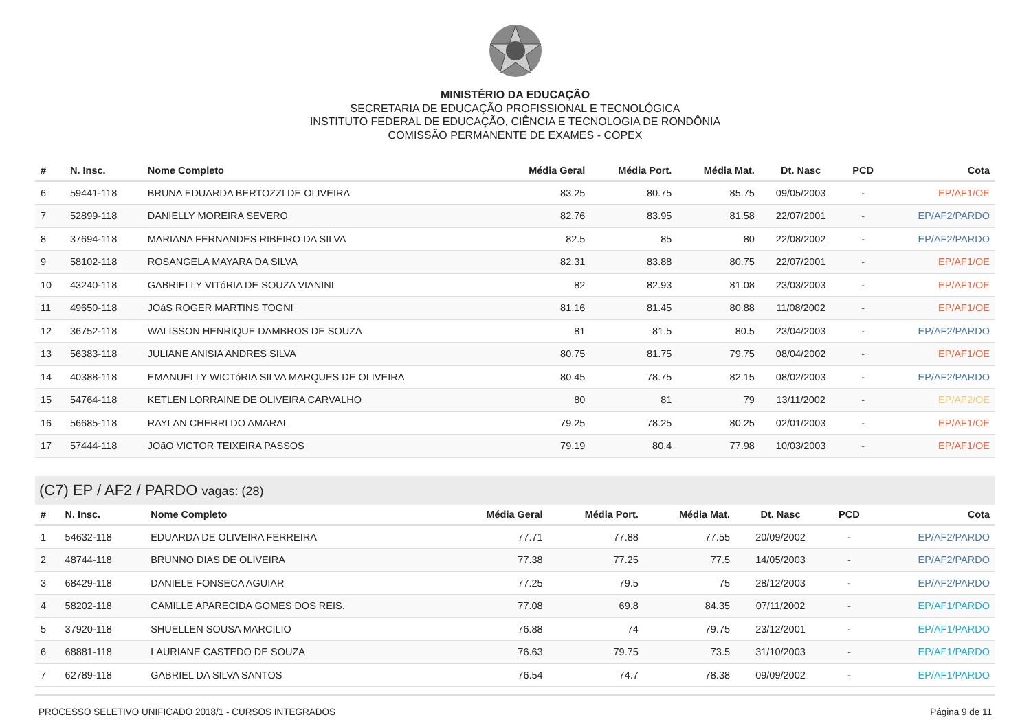MINISTÉRIO DA EDUCAÇÃO
SECRETARIA DE EDUCAÇÃO PROFISSIONAL E TECNOLÓGICA
INSTITUTO FEDERAL DE EDUCAÇÃO, CIÊNCIA E TECNOLOGIA DE RONDÔNIA
COMISSÃO PERMANENTE DE EXAMES - COPEX
| # | N. Insc. | Nome Completo | Média Geral | Média Port. | Média Mat. | Dt. Nasc | PCD | Cota |
| --- | --- | --- | --- | --- | --- | --- | --- | --- |
| 6 | 59441-118 | BRUNA EDUARDA BERTOZZI DE OLIVEIRA | 83.25 | 80.75 | 85.75 | 09/05/2003 | - | EP/AF1/OE |
| 7 | 52899-118 | DANIELLY MOREIRA SEVERO | 82.76 | 83.95 | 81.58 | 22/07/2001 | - | EP/AF2/PARDO |
| 8 | 37694-118 | MARIANA FERNANDES RIBEIRO DA SILVA | 82.5 | 85 | 80 | 22/08/2002 | - | EP/AF2/PARDO |
| 9 | 58102-118 | ROSANGELA MAYARA DA SILVA | 82.31 | 83.88 | 80.75 | 22/07/2001 | - | EP/AF1/OE |
| 10 | 43240-118 | GABRIELLY VITóRIA DE SOUZA VIANINI | 82 | 82.93 | 81.08 | 23/03/2003 | - | EP/AF1/OE |
| 11 | 49650-118 | JOáS ROGER MARTINS TOGNI | 81.16 | 81.45 | 80.88 | 11/08/2002 | - | EP/AF1/OE |
| 12 | 36752-118 | WALISSON HENRIQUE DAMBROS DE SOUZA | 81 | 81.5 | 80.5 | 23/04/2003 | - | EP/AF2/PARDO |
| 13 | 56383-118 | JULIANE ANISIA ANDRES SILVA | 80.75 | 81.75 | 79.75 | 08/04/2002 | - | EP/AF1/OE |
| 14 | 40388-118 | EMANUELLY WICTóRIA SILVA MARQUES DE OLIVEIRA | 80.45 | 78.75 | 82.15 | 08/02/2003 | - | EP/AF2/PARDO |
| 15 | 54764-118 | KETLEN LORRAINE DE OLIVEIRA CARVALHO | 80 | 81 | 79 | 13/11/2002 | - | EP/AF2/OE |
| 16 | 56685-118 | RAYLAN CHERRI DO AMARAL | 79.25 | 78.25 | 80.25 | 02/01/2003 | - | EP/AF1/OE |
| 17 | 57444-118 | JOãO VICTOR TEIXEIRA PASSOS | 79.19 | 80.4 | 77.98 | 10/03/2003 | - | EP/AF1/OE |
(C7) EP / AF2 / PARDO vagas: (28)
| # | N. Insc. | Nome Completo | Média Geral | Média Port. | Média Mat. | Dt. Nasc | PCD | Cota |
| --- | --- | --- | --- | --- | --- | --- | --- | --- |
| 1 | 54632-118 | EDUARDA DE OLIVEIRA FERREIRA | 77.71 | 77.88 | 77.55 | 20/09/2002 | - | EP/AF2/PARDO |
| 2 | 48744-118 | BRUNNO DIAS DE OLIVEIRA | 77.38 | 77.25 | 77.5 | 14/05/2003 | - | EP/AF2/PARDO |
| 3 | 68429-118 | DANIELE FONSECA AGUIAR | 77.25 | 79.5 | 75 | 28/12/2003 | - | EP/AF2/PARDO |
| 4 | 58202-118 | CAMILLE APARECIDA GOMES DOS REIS. | 77.08 | 69.8 | 84.35 | 07/11/2002 | - | EP/AF1/PARDO |
| 5 | 37920-118 | SHUELLEN SOUSA MARCILIO | 76.88 | 74 | 79.75 | 23/12/2001 | - | EP/AF1/PARDO |
| 6 | 68881-118 | LAURIANE CASTEDO DE SOUZA | 76.63 | 79.75 | 73.5 | 31/10/2003 | - | EP/AF1/PARDO |
| 7 | 62789-118 | GABRIEL DA SILVA SANTOS | 76.54 | 74.7 | 78.38 | 09/09/2002 | - | EP/AF1/PARDO |
PROCESSO SELETIVO UNIFICADO 2018/1 - CURSOS INTEGRADOS Página 9 de 11